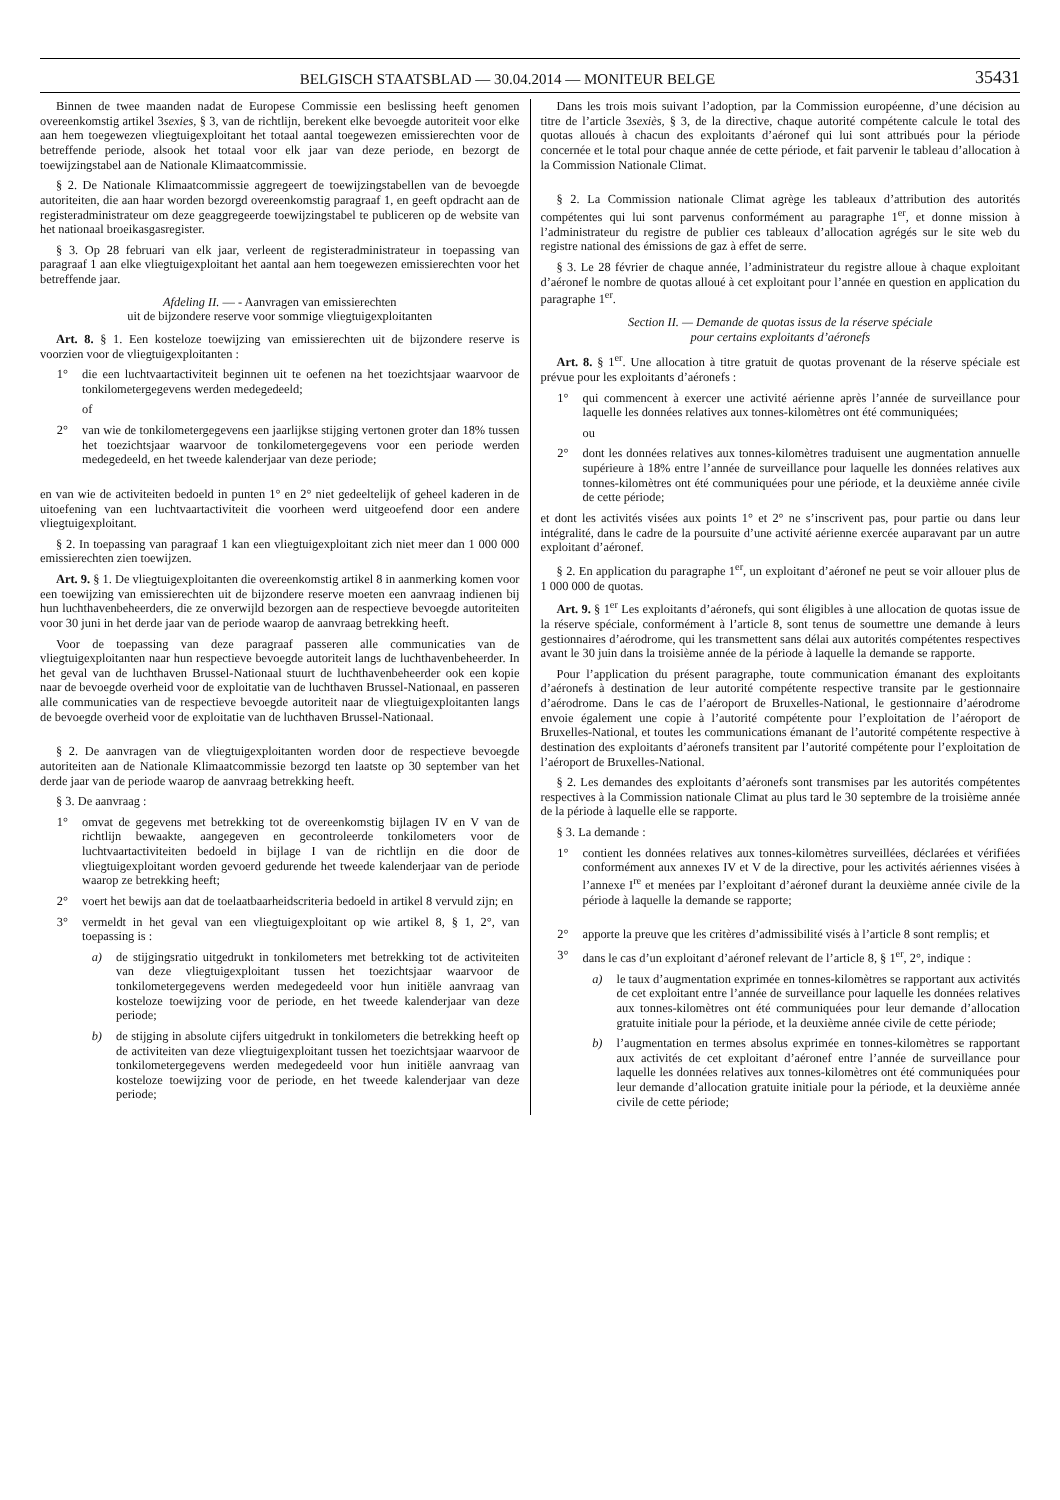BELGISCH STAATSBLAD — 30.04.2014 — MONITEUR BELGE 35431
Binnen de twee maanden nadat de Europese Commissie een beslissing heeft genomen overeenkomstig artikel 3sexies, § 3, van de richtlijn, berekent elke bevoegde autoriteit voor elke aan hem toegewezen vliegtuigexploitant het totaal aantal toegewezen emissierechten voor de betreffende periode, alsook het totaal voor elk jaar van deze periode, en bezorgt de toewijzingstabel aan de Nationale Klimaatcommissie.
§ 2. De Nationale Klimaatcommissie aggregeert de toewijzingstabellen van de bevoegde autoriteiten, die aan haar worden bezorgd overeenkomstig paragraaf 1, en geeft opdracht aan de registeradministrateur om deze geaggregeerde toewijzingstabel te publiceren op de website van het nationaal broeikasgasregister.
§ 3. Op 28 februari van elk jaar, verleent de registeradministrateur in toepassing van paragraaf 1 aan elke vliegtuigexploitant het aantal aan hem toegewezen emissierechten voor het betreffende jaar.
Afdeling II. — - Aanvragen van emissierechten
uit de bijzondere reserve voor sommige vliegtuigexploitanten
Art. 8. § 1. Een kosteloze toewijzing van emissierechten uit de bijzondere reserve is voorzien voor de vliegtuigexploitanten :
1° die een luchtvaartactiviteit beginnen uit te oefenen na het toezichtsjaar waarvoor de tonkilometergegevens werden medegedeeld;
of
2° van wie de tonkilometergegevens een jaarlijkse stijging vertonen groter dan 18% tussen het toezichtsjaar waarvoor de tonkilometergegevens voor een periode werden medegedeeld, en het tweede kalenderjaar van deze periode;
en van wie de activiteiten bedoeld in punten 1° en 2° niet gedeeltelijk of geheel kaderen in de uitoefening van een luchtvaartactiviteit die voorheen werd uitgeoefend door een andere vliegtuigexploitant.
§ 2. In toepassing van paragraaf 1 kan een vliegtuigexploitant zich niet meer dan 1 000 000 emissierechten zien toewijzen.
Art. 9. § 1. De vliegtuigexploitanten die overeenkomstig artikel 8 in aanmerking komen voor een toewijzing van emissierechten uit de bijzondere reserve moeten een aanvraag indienen bij hun luchthavenbeheerders, die ze onverwijld bezorgen aan de respectieve bevoegde autoriteiten voor 30 juni in het derde jaar van de periode waarop de aanvraag betrekking heeft.
Voor de toepassing van deze paragraaf passeren alle communicaties van de vliegtuigexploitanten naar hun respectieve bevoegde autoriteit langs de luchthavenbeheerder. In het geval van de luchthaven Brussel-Nationaal stuurt de luchthavenbeheerder ook een kopie naar de bevoegde overheid voor de exploitatie van de luchthaven Brussel-Nationaal, en passeren alle communicaties van de respectieve bevoegde autoriteit naar de vliegtuigexploitanten langs de bevoegde overheid voor de exploitatie van de luchthaven Brussel-Nationaal.
§ 2. De aanvragen van de vliegtuigexploitanten worden door de respectieve bevoegde autoriteiten aan de Nationale Klimaatcommissie bezorgd ten laatste op 30 september van het derde jaar van de periode waarop de aanvraag betrekking heeft.
§ 3. De aanvraag :
1° omvat de gegevens met betrekking tot de overeenkomstig bijlagen IV en V van de richtlijn bewaakte, aangegeven en gecontroleerde tonkilometers voor de luchtvaartactiviteiten bedoeld in bijlage I van de richtlijn en die door de vliegtuigexploitant worden gevoerd gedurende het tweede kalenderjaar van de periode waarop ze betrekking heeft;
2° voert het bewijs aan dat de toelaatbaarheidscriteria bedoeld in artikel 8 vervuld zijn; en
3° vermeldt in het geval van een vliegtuigexploitant op wie artikel 8, § 1, 2°, van toepassing is :
a) de stijgingsratio uitgedrukt in tonkilometers met betrekking tot de activiteiten van deze vliegtuigexploitant tussen het toezichtsjaar waarvoor de tonkilometergegevens werden medegedeeld voor hun initiële aanvraag van kosteloze toewijzing voor de periode, en het tweede kalenderjaar van deze periode;
b) de stijging in absolute cijfers uitgedrukt in tonkilometers die betrekking heeft op de activiteiten van deze vliegtuigexploitant tussen het toezichtsjaar waarvoor de tonkilometergegevens werden medegedeeld voor hun initiële aanvraag van kosteloze toewijzing voor de periode, en het tweede kalenderjaar van deze periode;
Dans les trois mois suivant l’adoption, par la Commission européenne, d’une décision au titre de l’article 3sexiès, § 3, de la directive, chaque autorité compétente calcule le total des quotas alloués à chacun des exploitants d’aéronef qui lui sont attribués pour la période concernée et le total pour chaque année de cette période, et fait parvenir le tableau d’allocation à la Commission Nationale Climat.
§ 2. La Commission nationale Climat agrège les tableaux d’attribution des autorités compétentes qui lui sont parvenus conformément au paragraphe 1<sup>er</sup>, et donne mission à l’administrateur du registre de publier ces tableaux d’allocation agrégés sur le site web du registre national des émissions de gaz à effet de serre.
§ 3. Le 28 février de chaque année, l’administrateur du registre alloue à chaque exploitant d’aéronef le nombre de quotas alloué à cet exploitant pour l’année en question en application du paragraphe 1<sup>er</sup>.
Section II. — Demande de quotas issus de la réserve spéciale
pour certains exploitants d’aéronefs
Art. 8. § 1<sup>er</sup>. Une allocation à titre gratuit de quotas provenant de la réserve spéciale est prévue pour les exploitants d’aéronefs :
1° qui commencent à exercer une activité aérienne après l’année de surveillance pour laquelle les données relatives aux tonnes-kilomètres ont été communiquées;
ou
2° dont les données relatives aux tonnes-kilomètres traduisent une augmentation annuelle supérieure à 18% entre l’année de surveillance pour laquelle les données relatives aux tonnes-kilomètres ont été communiquées pour une période, et la deuxième année civile de cette période;
et dont les activités visées aux points 1° et 2° ne s’inscrivent pas, pour partie ou dans leur intégralité, dans le cadre de la poursuite d’une activité aérienne exercée auparavant par un autre exploitant d’aéronef.
§ 2. En application du paragraphe 1<sup>er</sup>, un exploitant d’aéronef ne peut se voir allouer plus de 1 000 000 de quotas.
Art. 9. § 1<sup>er</sup> Les exploitants d’aéronefs, qui sont éligibles à une allocation de quotas issue de la réserve spéciale, conformément à l’article 8, sont tenus de soumettre une demande à leurs gestionnaires d’aérodrome, qui les transmettent sans délai aux autorités compétentes respectives avant le 30 juin dans la troisième année de la période à laquelle la demande se rapporte.
Pour l’application du présent paragraphe, toute communication émanant des exploitants d’aéronefs à destination de leur autorité compétente respective transite par le gestionnaire d’aérodrome. Dans le cas de l’aéroport de Bruxelles-National, le gestionnaire d’aérodrome envoie également une copie à l’autorité compétente pour l’exploitation de l’aéroport de Bruxelles-National, et toutes les communications émanant de l’autorité compétente respective à destination des exploitants d’aéronefs transitent par l’autorité compétente pour l’exploitation de l’aéroport de Bruxelles-National.
§ 2. Les demandes des exploitants d’aéronefs sont transmises par les autorités compétentes respectives à la Commission nationale Climat au plus tard le 30 septembre de la troisième année de la période à laquelle elle se rapporte.
§ 3. La demande :
1° contient les données relatives aux tonnes-kilomètres surveillées, déclarées et vérifiées conformément aux annexes IV et V de la directive, pour les activités aériennes visées à l’annexe I<sup>re</sup> et menées par l’exploitant d’aéronef durant la deuxième année civile de la période à laquelle la demande se rapporte;
2° apporte la preuve que les critères d’admissibilité visés à l’article 8 sont remplis; et
3° dans le cas d’un exploitant d’aéronef relevant de l’article 8, § 1<sup>er</sup>, 2°, indique :
a) le taux d’augmentation exprimée en tonnes-kilomètres se rapportant aux activités de cet exploitant entre l’année de surveillance pour laquelle les données relatives aux tonnes-kilomètres ont été communiquées pour leur demande d’allocation gratuite initiale pour la période, et la deuxième année civile de cette période;
b) l’augmentation en termes absolus exprimée en tonnes-kilomètres se rapportant aux activités de cet exploitant d’aéronef entre l’année de surveillance pour laquelle les données relatives aux tonnes-kilomètres ont été communiquées pour leur demande d’allocation gratuite initiale pour la période, et la deuxième année civile de cette période;